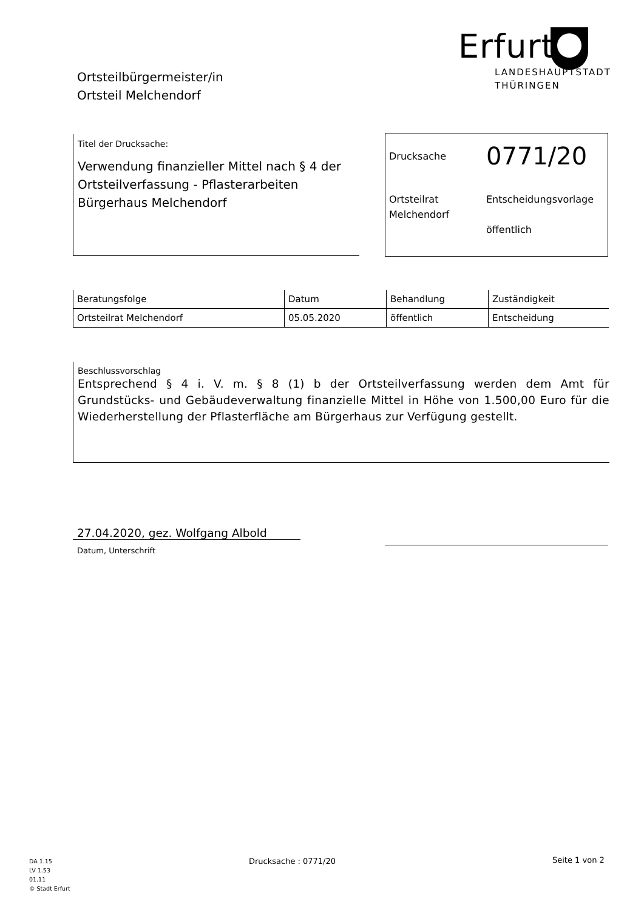Ortsteilbürgermeister/in
Ortsteil Melchendorf
Erfurt
LANDESHAUPTSTADT
THÜRINGEN
Titel der Drucksache:
Verwendung finanzieller Mittel nach § 4 der Ortsteilverfassung - Pflasterarbeiten Bürgerhaus Melchendorf
Drucksache
0771/20
Ortsteilrat
Melchendorf
Entscheidungsvorlage
öffentlich
| Beratungsfolge | Datum | Behandlung | Zuständigkeit |
| --- | --- | --- | --- |
| Ortsteilrat Melchendorf | 05.05.2020 | öffentlich | Entscheidung |
Beschlussvorschlag
Entsprechend § 4 i. V. m. § 8 (1) b der Ortsteilverfassung werden dem Amt für Grundstücks- und Gebäudeverwaltung finanzielle Mittel in Höhe von 1.500,00 Euro für die Wiederherstellung der Pflasterfläche am Bürgerhaus zur Verfügung gestellt.
27.04.2020, gez. Wolfgang Albold
Datum, Unterschrift
DA 1.15
LV 1.53
01.11
© Stadt Erfurt
Drucksache : 0771/20 Seite 1 von 2